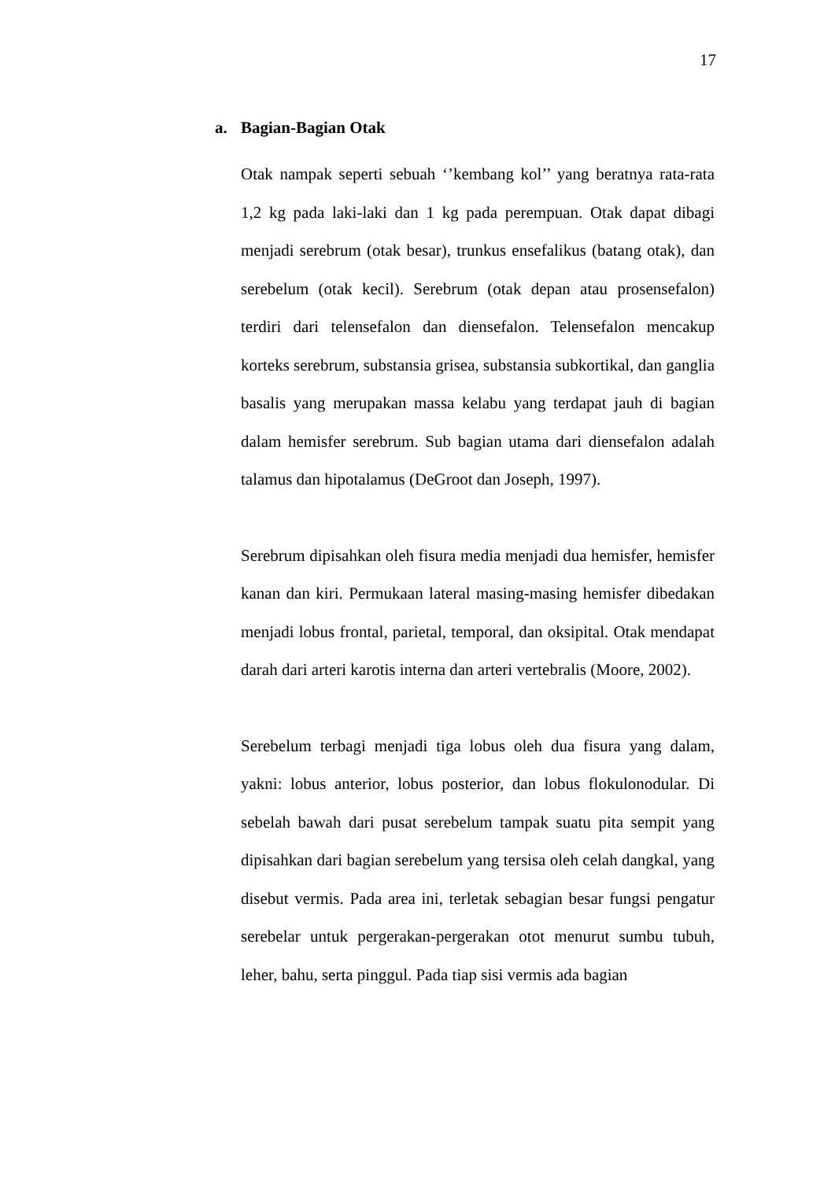17
a. Bagian-Bagian Otak
Otak nampak seperti sebuah ‘’kembang kol’’ yang beratnya rata-rata 1,2 kg pada laki-laki dan 1 kg pada perempuan. Otak dapat dibagi menjadi serebrum (otak besar), trunkus ensefalikus (batang otak), dan serebelum (otak kecil). Serebrum (otak depan atau prosensefalon) terdiri dari telensefalon dan diensefalon. Telensefalon mencakup korteks serebrum, substansia grisea, substansia subkortikal, dan ganglia basalis yang merupakan massa kelabu yang terdapat jauh di bagian dalam hemisfer serebrum. Sub bagian utama dari diensefalon adalah talamus dan hipotalamus (DeGroot dan Joseph, 1997).
Serebrum dipisahkan oleh fisura media menjadi dua hemisfer, hemisfer kanan dan kiri. Permukaan lateral masing-masing hemisfer dibedakan menjadi lobus frontal, parietal, temporal, dan oksipital. Otak mendapat darah dari arteri karotis interna dan arteri vertebralis (Moore, 2002).
Serebelum terbagi menjadi tiga lobus oleh dua fisura yang dalam, yakni: lobus anterior, lobus posterior, dan lobus flokulonodular. Di sebelah bawah dari pusat serebelum tampak suatu pita sempit yang dipisahkan dari bagian serebelum yang tersisa oleh celah dangkal, yang disebut vermis. Pada area ini, terletak sebagian besar fungsi pengatur serebelar untuk pergerakan-pergerakan otot menurut sumbu tubuh, leher, bahu, serta pinggul. Pada tiap sisi vermis ada bagian